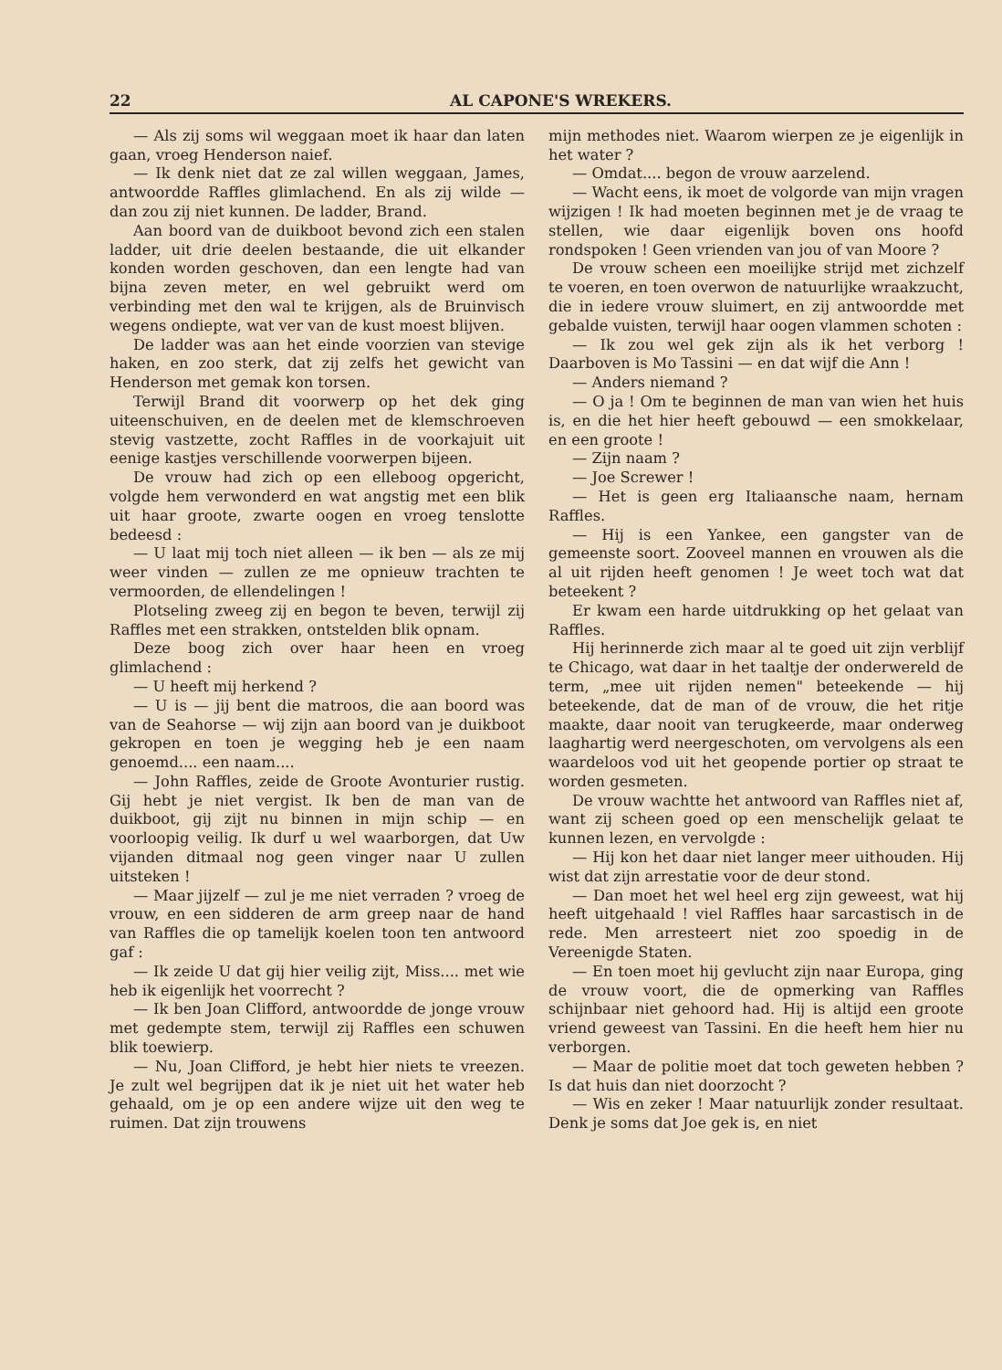22 AL CAPONE'S WREKERS.
— Als zij soms wil weggaan moet ik haar dan laten gaan, vroeg Henderson naief.
— Ik denk niet dat ze zal willen weggaan, James, antwoordde Raffles glimlachend. En als zij wilde — dan zou zij niet kunnen. De ladder, Brand.
Aan boord van de duikboot bevond zich een stalen ladder, uit drie deelen bestaande, die uit elkander konden worden geschoven, dan een lengte had van bijna zeven meter, en wel gebruikt werd om verbinding met den wal te krijgen, als de Bruinvisch wegens ondiepte, wat ver van de kust moest blijven.
De ladder was aan het einde voorzien van stevige haken, en zoo sterk, dat zij zelfs het gewicht van Henderson met gemak kon torsen.
Terwijl Brand dit voorwerp op het dek ging uiteenschuiven, en de deelen met de klemschroeven stevig vastzette, zocht Raffles in de voorkajuit uit eenige kastjes verschillende voorwerpen bijeen.
De vrouw had zich op een elleboog opgericht, volgde hem verwonderd en wat angstig met een blik uit haar groote, zwarte oogen en vroeg tenslotte bedeesd :
— U laat mij toch niet alleen — ik ben — als ze mij weer vinden — zullen ze me opnieuw trachten te vermoorden, de ellendelingen !
Plotseling zweeg zij en begon te beven, terwijl zij Raffles met een strakken, ontstelden blik opnam.
Deze boog zich over haar heen en vroeg glimlachend :
— U heeft mij herkend ?
— U is — jij bent die matroos, die aan boord was van de Seahorse — wij zijn aan boord van je duikboot gekropen en toen je wegging heb je een naam genoemd.... een naam....
— John Raffles, zeide de Groote Avonturier rustig. Gij hebt je niet vergist. Ik ben de man van de duikboot, gij zijt nu binnen in mijn schip — en voorloopig veilig. Ik durf u wel waarborgen, dat Uw vijanden ditmaal nog geen vinger naar U zullen uitsteken !
— Maar jijzelf — zul je me niet verraden ? vroeg de vrouw, en een sidderen de arm greep naar de hand van Raffles die op tamelijk koelen toon ten antwoord gaf :
— Ik zeide U dat gij hier veilig zijt, Miss.... met wie heb ik eigenlijk het voorrecht ?
— Ik ben Joan Clifford, antwoordde de jonge vrouw met gedempte stem, terwijl zij Raffles een schuwen blik toewierp.
— Nu, Joan Clifford, je hebt hier niets te vreezen. Je zult wel begrijpen dat ik je niet uit het water heb gehaald, om je op een andere wijze uit den weg te ruimen. Dat zijn trouwens
mijn methodes niet. Waarom wierpen ze je eigenlijk in het water ?
— Omdat.... begon de vrouw aarzelend.
— Wacht eens, ik moet de volgorde van mijn vragen wijzigen ! Ik had moeten beginnen met je de vraag te stellen, wie daar eigenlijk boven ons hoofd rondspoken ! Geen vrienden van jou of van Moore ?
De vrouw scheen een moeilijke strijd met zichzelf te voeren, en toen overwon de natuurlijke wraakzucht, die in iedere vrouw sluimert, en zij antwoordde met gebalde vuisten, terwijl haar oogen vlammen schoten :
— Ik zou wel gek zijn als ik het verborg ! Daarboven is Mo Tassini — en dat wijf die Ann !
— Anders niemand ?
— O ja ! Om te beginnen de man van wien het huis is, en die het hier heeft gebouwd — een smokkelaar, en een groote !
— Zijn naam ?
— Joe Screwer !
— Het is geen erg Italiaansche naam, hernam Raffles.
— Hij is een Yankee, een gangster van de gemeenste soort. Zooveel mannen en vrouwen als die al uit rijden heeft genomen ! Je weet toch wat dat beteekent ?
Er kwam een harde uitdrukking op het gelaat van Raffles.
Hij herinnerde zich maar al te goed uit zijn verblijf te Chicago, wat daar in het taaltje der onderwereld de term, „mee uit rijden nemen" beteekende — hij beteekende, dat de man of de vrouw, die het ritje maakte, daar nooit van terugkeerde, maar onderweg laaghartig werd neergeschoten, om vervolgens als een waardeloos vod uit het geopende portier op straat te worden gesmeten.
De vrouw wachtte het antwoord van Raffles niet af, want zij scheen goed op een menschelijk gelaat te kunnen lezen, en vervolgde :
— Hij kon het daar niet langer meer uithouden. Hij wist dat zijn arrestatie voor de deur stond.
— Dan moet het wel heel erg zijn geweest, wat hij heeft uitgehaald ! viel Raffles haar sarcastisch in de rede. Men arresteert niet zoo spoedig in de Vereenigde Staten.
— En toen moet hij gevlucht zijn naar Europa, ging de vrouw voort, die de opmerking van Raffles schijnbaar niet gehoord had. Hij is altijd een groote vriend geweest van Tassini. En die heeft hem hier nu verborgen.
— Maar de politie moet dat toch geweten hebben ? Is dat huis dan niet doorzocht ?
— Wis en zeker ! Maar natuurlijk zonder resultaat. Denk je soms dat Joe gek is, en niet